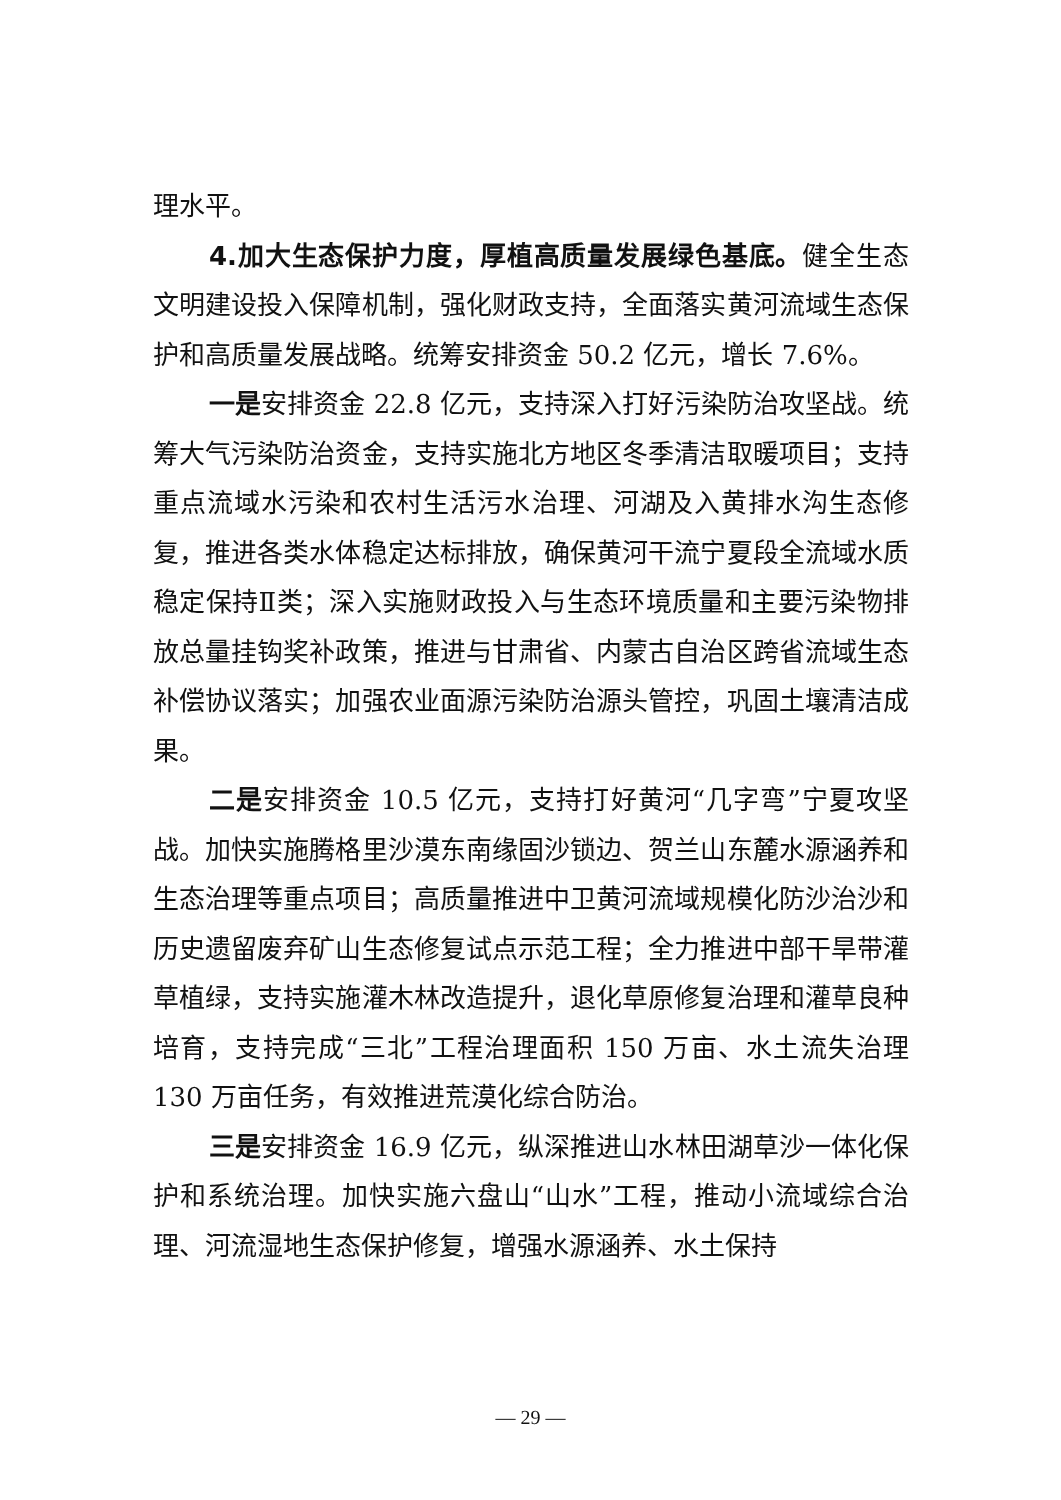理水平。
4.加大生态保护力度，厚植高质量发展绿色基底。健全生态文明建设投入保障机制，强化财政支持，全面落实黄河流域生态保护和高质量发展战略。统筹安排资金 50.2 亿元，增长 7.6%。
一是安排资金 22.8 亿元，支持深入打好污染防治攻坚战。统筹大气污染防治资金，支持实施北方地区冬季清洁取暖项目；支持重点流域水污染和农村生活污水治理、河湖及入黄排水沟生态修复，推进各类水体稳定达标排放，确保黄河干流宁夏段全流域水质稳定保持Ⅱ类；深入实施财政投入与生态环境质量和主要污染物排放总量挂钩奖补政策，推进与甘肃省、内蒙古自治区跨省流域生态补偿协议落实；加强农业面源污染防治源头管控，巩固土壤清洁成果。
二是安排资金 10.5 亿元，支持打好黄河“几字弯”宁夏攻坚战。加快实施腾格里沙漠东南缘固沙锁边、贺兰山东麓水源涵养和生态治理等重点项目；高质量推进中卫黄河流域规模化防沙治沙和历史遗留废弃矿山生态修复试点示范工程；全力推进中部干旱带灌草植绿，支持实施灌木林改造提升，退化草原修复治理和灌草良种培育，支持完成“三北”工程治理面积 150 万亩、水土流失治理 130 万亩任务，有效推进荒漠化综合防治。
三是安排资金 16.9 亿元，纵深推进山水林田湖草沙一体化保护和系统治理。加快实施六盘山“山水”工程，推动小流域综合治理、河流湿地生态保护修复，增强水源涵养、水土保持
— 29 —